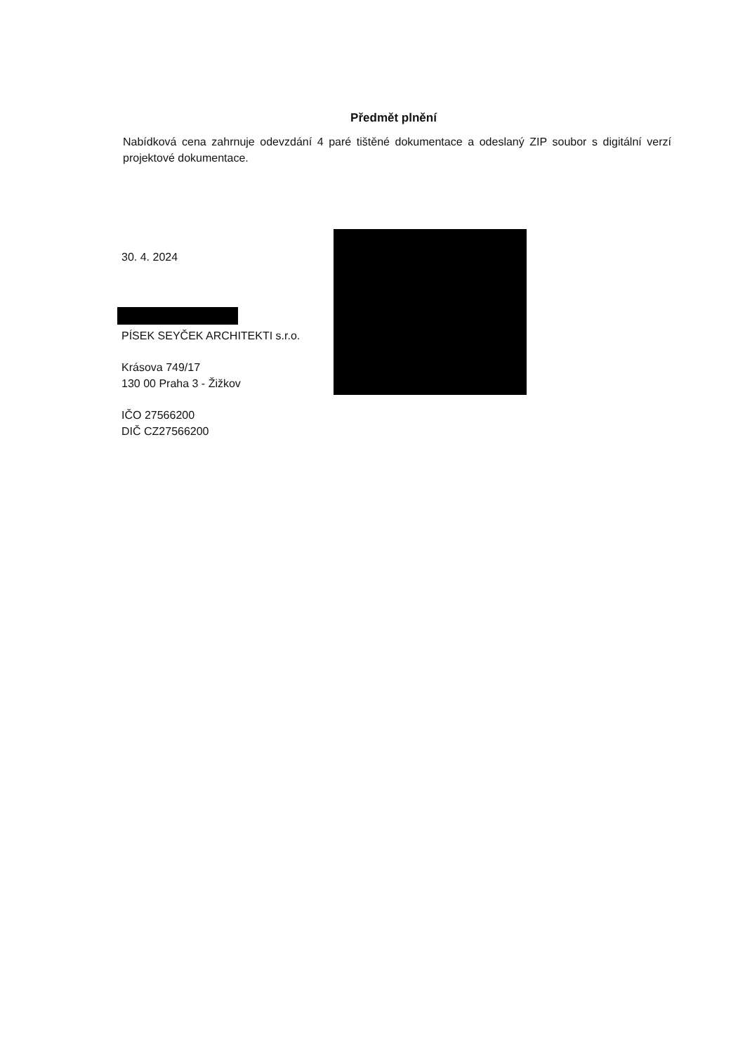Předmět plnění
Nabídková cena zahrnuje odevzdání 4 paré tištěné dokumentace a odeslaný ZIP soubor s digitální verzí projektové dokumentace.
30. 4. 2024
PÍSEK SEYČEK ARCHITEKTI s.r.o.
Krásova 749/17
130 00 Praha 3 - Žižkov
IČO 27566200
DIČ CZ27566200